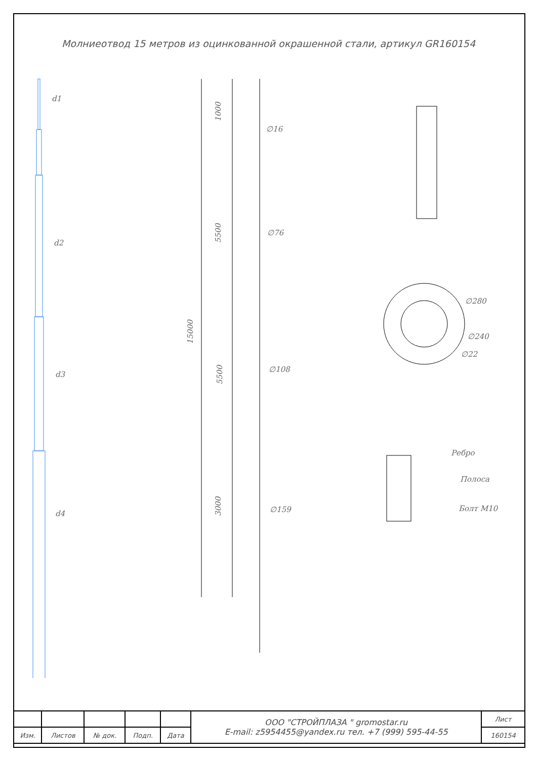Молниеотвод 15 метров из оцинкованной окрашенной стали, артикул GR160154
d1
d2
d3
d4
1000
5500
15000
5500
3000
∅16
∅76
∅108
∅159
∅280
∅240
∅22
Ребро
Полоса
Болт М10
| | | | | | ООО "СТРОЙПЛАЗА " gromostar.ru E-mail: z5954455@yandex.ru тел. +7 (999) 595-44-55 | Лист |
| Изм. | Листов | № док. | Подп. | Дата | | 160154 |